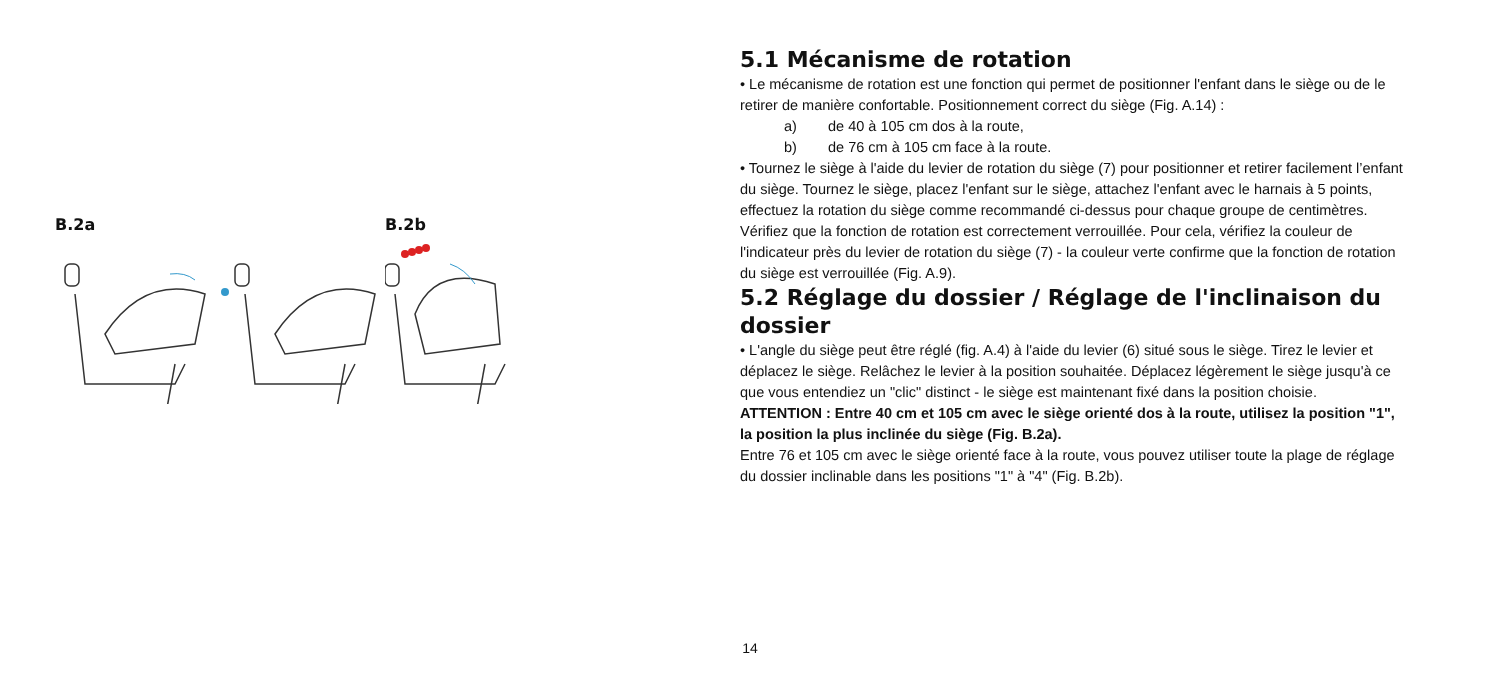B.2a B.2b
5.1 Mécanisme de rotation
• Le mécanisme de rotation est une fonction qui permet de positionner l'enfant dans le siège ou de le retirer de manière confortable. Positionnement correct du siège (Fig. A.14) :
a) de 40 à 105 cm dos à la route,
b) de 76 cm à 105 cm face à la route.
• Tournez le siège à l'aide du levier de rotation du siège (7) pour positionner et retirer facilement l’enfant du siège. Tournez le siège, placez l'enfant sur le siège, attachez l'enfant avec le harnais à 5 points, effectuez la rotation du siège comme recommandé ci-dessus pour chaque groupe de centimètres. Vérifiez que la fonction de rotation est correctement verrouillée. Pour cela, vérifiez la couleur de l'indicateur près du levier de rotation du siège (7) - la couleur verte confirme que la fonction de rotation du siège est verrouillée (Fig. A.9).
5.2 Réglage du dossier / Réglage de l'inclinaison du dossier
• L'angle du siège peut être réglé (fig. A.4) à l'aide du levier (6) situé sous le siège. Tirez le levier et déplacez le siège. Relâchez le levier à la position souhaitée. Déplacez légèrement le siège jusqu'à ce que vous entendiez un "clic" distinct - le siège est maintenant fixé dans la position choisie.
ATTENTION : Entre 40 cm et 105 cm avec le siège orienté dos à la route, utilisez la position "1", la position la plus inclinée du siège (Fig. B.2a).
Entre 76 et 105 cm avec le siège orienté face à la route, vous pouvez utiliser toute la plage de réglage du dossier inclinable dans les positions "1" à "4" (Fig. B.2b).
14